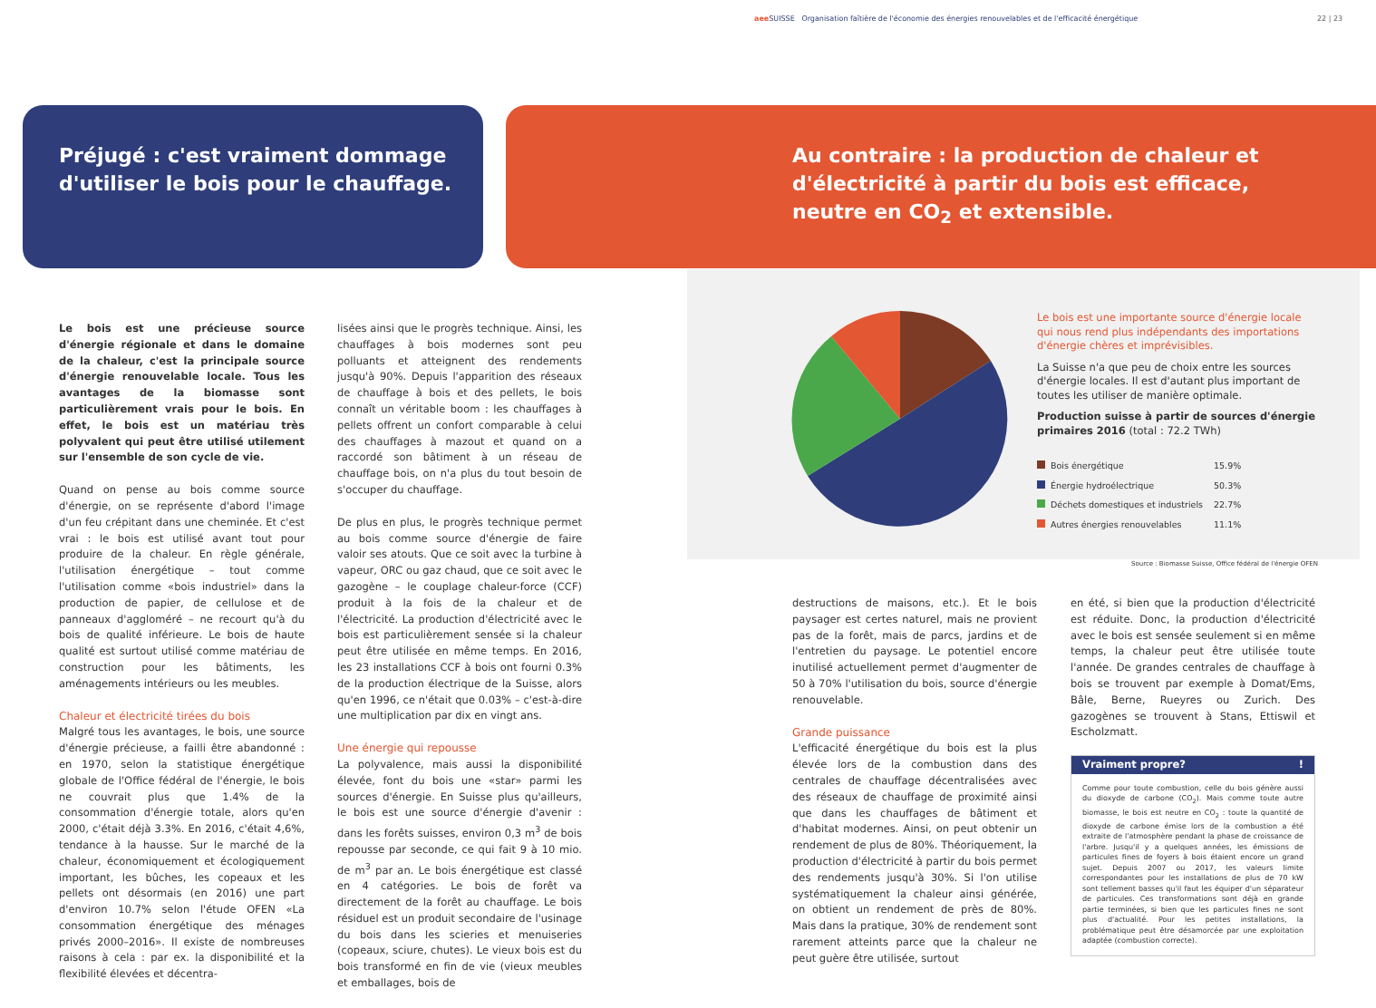aee SUISSE Organisation faîtière de l'économie des énergies renouvelables et de l'efficacité énergétique
22 | 23
Préjugé : c'est vraiment dommage d'utiliser le bois pour le chauffage.
Au contraire : la production de chaleur et d'électricité à partir du bois est efficace, neutre en CO<sub>2</sub> et extensible.
Le bois est une précieuse source d'énergie régionale et dans le domaine de la chaleur, c'est la principale source d'énergie renouvelable locale. Tous les avantages de la biomasse sont particulièrement vrais pour le bois. En effet, le bois est un matériau très polyvalent qui peut être utilisé utilement sur l'ensemble de son cycle de vie.
Quand on pense au bois comme source d'énergie, on se représente d'abord l'image d'un feu crépitant dans une cheminée. Et c'est vrai : le bois est utilisé avant tout pour produire de la chaleur. En règle générale, l'utilisation énergétique – tout comme l'utilisation comme «bois industriel» dans la production de papier, de cellulose et de panneaux d'aggloméré – ne recourt qu'à du bois de qualité inférieure. Le bois de haute qualité est surtout utilisé comme matériau de construction pour les bâtiments, les aménagements intérieurs ou les meubles.
Chaleur et électricité tirées du bois
Malgré tous les avantages, le bois, une source d'énergie précieuse, a failli être abandonné : en 1970, selon la statistique énergétique globale de l'Office fédéral de l'énergie, le bois ne couvrait plus que 1.4% de la consommation d'énergie totale, alors qu'en 2000, c'était déjà 3.3%. En 2016, c'était 4,6%, tendance à la hausse. Sur le marché de la chaleur, économiquement et écologiquement important, les bûches, les copeaux et les pellets ont désormais (en 2016) une part d'environ 10.7% selon l'étude OFEN «La consommation énergétique des ménages privés 2000–2016». Il existe de nombreuses raisons à cela : par ex. la disponibilité et la flexibilité élevées et décentra-
lisées ainsi que le progrès technique. Ainsi, les chauffages à bois modernes sont peu polluants et atteignent des rendements jusqu'à 90%. Depuis l'apparition des réseaux de chauffage à bois et des pellets, le bois connaît un véritable boom : les chauffages à pellets offrent un confort comparable à celui des chauffages à mazout et quand on a raccordé son bâtiment à un réseau de chauffage bois, on n'a plus du tout besoin de s'occuper du chauffage.
De plus en plus, le progrès technique permet au bois comme source d'énergie de faire valoir ses atouts. Que ce soit avec la turbine à vapeur, ORC ou gaz chaud, que ce soit avec le gazogène – le couplage chaleur-force (CCF) produit à la fois de la chaleur et de l'électricité. La production d'électricité avec le bois est particulièrement sensée si la chaleur peut être utilisée en même temps. En 2016, les 23 installations CCF à bois ont fourni 0.3% de la production électrique de la Suisse, alors qu'en 1996, ce n'était que 0.03% – c'est-à-dire une multiplication par dix en vingt ans.
Une énergie qui repousse
La polyvalence, mais aussi la disponibilité élevée, font du bois une «star» parmi les sources d'énergie. En Suisse plus qu'ailleurs, le bois est une source d'énergie d'avenir : dans les forêts suisses, environ 0,3 m<sup>3</sup> de bois repousse par seconde, ce qui fait 9 à 10 mio. de m<sup>3</sup> par an. Le bois énergétique est classé en 4 catégories. Le bois de forêt va directement de la forêt au chauffage. Le bois résiduel est un produit secondaire de l'usinage du bois dans les scieries et menuiseries (copeaux, sciure, chutes). Le vieux bois est du bois transformé en fin de vie (vieux meubles et emballages, bois de
Le bois est une importante source d'énergie locale qui nous rend plus indépendants des importations d'énergie chères et imprévisibles.
La Suisse n'a que peu de choix entre les sources d'énergie locales. Il est d'autant plus important de toutes les utiliser de manière optimale.
Production suisse à partir de sources d'énergie primaires 2016 (total : 72.2 TWh)
| Bois énergétique | 15.9% |
| Énergie hydroélectrique | 50.3% |
| Déchets domestiques et industriels | 22.7% |
| Autres énergies renouvelables | 11.1% |
Source : Biomasse Suisse, Office fédéral de l'énergie OFEN
destructions de maisons, etc.). Et le bois paysager est certes naturel, mais ne provient pas de la forêt, mais de parcs, jardins et de l'entretien du paysage. Le potentiel encore inutilisé actuellement permet d'augmenter de 50 à 70% l'utilisation du bois, source d'énergie renouvelable.
Grande puissance
L'efficacité énergétique du bois est la plus élevée lors de la combustion dans des centrales de chauffage décentralisées avec des réseaux de chauffage de proximité ainsi que dans les chauffages de bâtiment et d'habitat modernes. Ainsi, on peut obtenir un rendement de plus de 80%. Théoriquement, la production d'électricité à partir du bois permet des rendements jusqu'à 30%. Si l'on utilise systématiquement la chaleur ainsi générée, on obtient un rendement de près de 80%. Mais dans la pratique, 30% de rendement sont rarement atteints parce que la chaleur ne peut guère être utilisée, surtout
en été, si bien que la production d'électricité est réduite. Donc, la production d'électricité avec le bois est sensée seulement si en même temps, la chaleur peut être utilisée toute l'année. De grandes centrales de chauffage à bois se trouvent par exemple à Domat/Ems, Bâle, Berne, Rueyres ou Zurich. Des gazogènes se trouvent à Stans, Ettiswil et Escholzmatt.
Vraiment propre? !
Comme pour toute combustion, celle du bois génère aussi du dioxyde de carbone (CO<sub>2</sub>). Mais comme toute autre biomasse, le bois est neutre en CO<sub>2</sub> : toute la quantité de dioxyde de carbone émise lors de la combustion a été extraite de l'atmosphère pendant la phase de croissance de l'arbre. Jusqu'il y a quelques années, les émissions de particules fines de foyers à bois étaient encore un grand sujet. Depuis 2007 ou 2017, les valeurs limite correspondantes pour les installations de plus de 70 kW sont tellement basses qu'il faut les équiper d'un séparateur de particules. Ces transformations sont déjà en grande partie terminées, si bien que les particules fines ne sont plus d'actualité. Pour les petites installations, la problématique peut être désamorcée par une exploitation adaptée (combustion correcte).